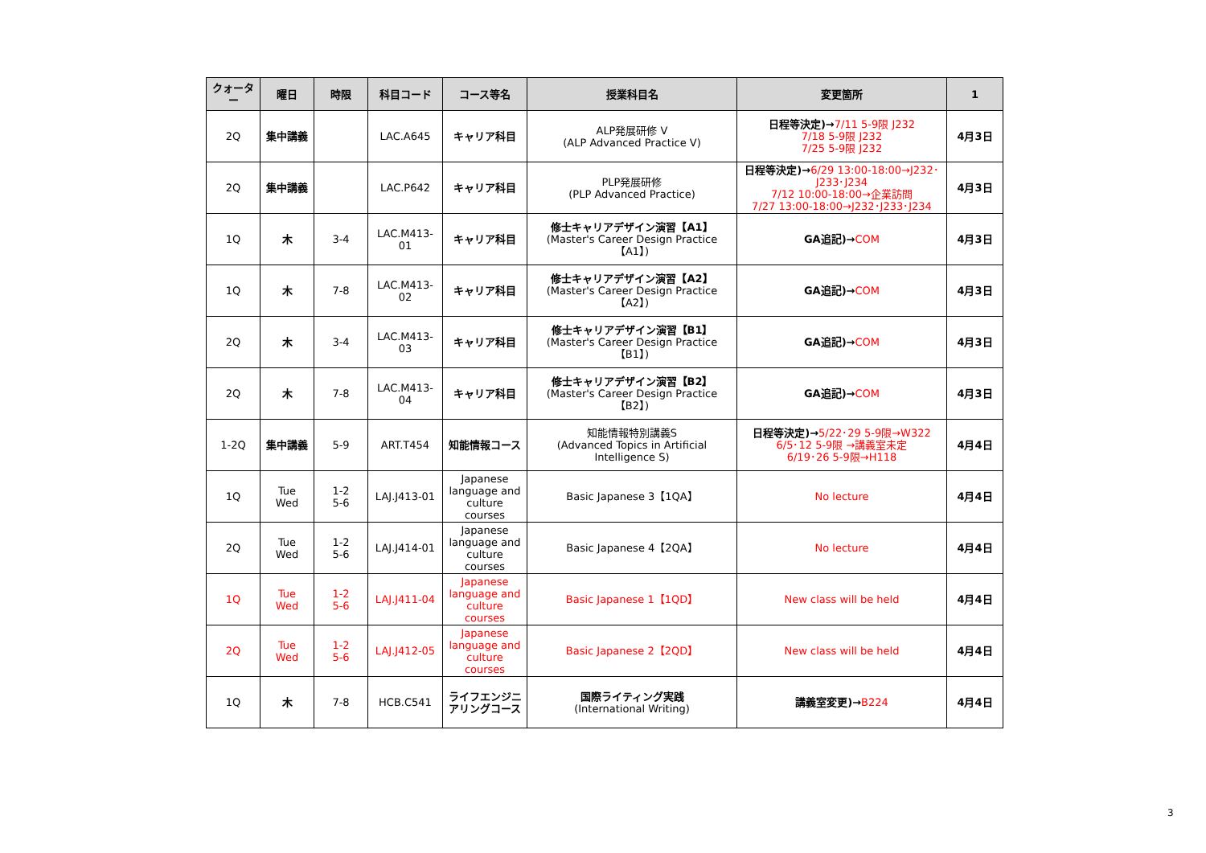| クォーター | 曜日 | 時限 | 科目コード | コース等名 | 授業科目名 | 変更箇所 | 1 |
| --- | --- | --- | --- | --- | --- | --- | --- |
| 2Q | 集中講義 | | LAC.A645 | キャリア科目 | ALP発展研修 V (ALP Advanced Practice V) | 日程等決定)→ 7/11 5-9限 J232 7/18 5-9限 J232 7/25 5-9限 J232 | 4月3日 |
| 2Q | 集中講義 | | LAC.P642 | キャリア科目 | PLP発展研修 (PLP Advanced Practice) | 日程等決定)→ 6/29 13:00-18:00→J232･J233･J234 7/12 10:00-18:00→企業訪問 7/27 13:00-18:00→J232･J233･J234 | 4月3日 |
| 1Q | 木 | 3-4 | LAC.M413-01 | キャリア科目 | 修士キャリアデザイン演習【A1】 (Master's Career Design Practice【A1】) | GA追記)→ COM | 4月3日 |
| 1Q | 木 | 7-8 | LAC.M413-02 | キャリア科目 | 修士キャリアデザイン演習【A2】 (Master's Career Design Practice【A2】) | GA追記)→ COM | 4月3日 |
| 2Q | 木 | 3-4 | LAC.M413-03 | キャリア科目 | 修士キャリアデザイン演習【B1】 (Master's Career Design Practice【B1】) | GA追記)→ COM | 4月3日 |
| 2Q | 木 | 7-8 | LAC.M413-04 | キャリア科目 | 修士キャリアデザイン演習【B2】 (Master's Career Design Practice【B2】) | GA追記)→ COM | 4月3日 |
| 1-2Q | 集中講義 | 5-9 | ART.T454 | 知能情報コース | 知能情報特別講義S (Advanced Topics in Artificial Intelligence S) | 日程等決定)→ 5/22･29 5-9限→W322 6/5･12 5-9限 →講義室未定 6/19･26 5-9限→H118 | 4月4日 |
| 1Q | Tue Wed | 1-2 5-6 | LAJ.J413-01 | Japanese language and culture courses | Basic Japanese 3【1QA】 | No lecture | 4月4日 |
| 2Q | Tue Wed | 1-2 5-6 | LAJ.J414-01 | Japanese language and culture courses | Basic Japanese 4【2QA】 | No lecture | 4月4日 |
| 1Q | Tue Wed | 1-2 5-6 | LAJ.J411-04 | Japanese language and culture courses | Basic Japanese 1【1QD】 | New class will be held | 4月4日 |
| 2Q | Tue Wed | 1-2 5-6 | LAJ.J412-05 | Japanese language and culture courses | Basic Japanese 2【2QD】 | New class will be held | 4月4日 |
| 1Q | 木 | 7-8 | HCB.C541 | ライフエンジニアリングコース | 国際ライティング実践 (International Writing) | 講義室変更)→ B224 | 4月4日 |
3